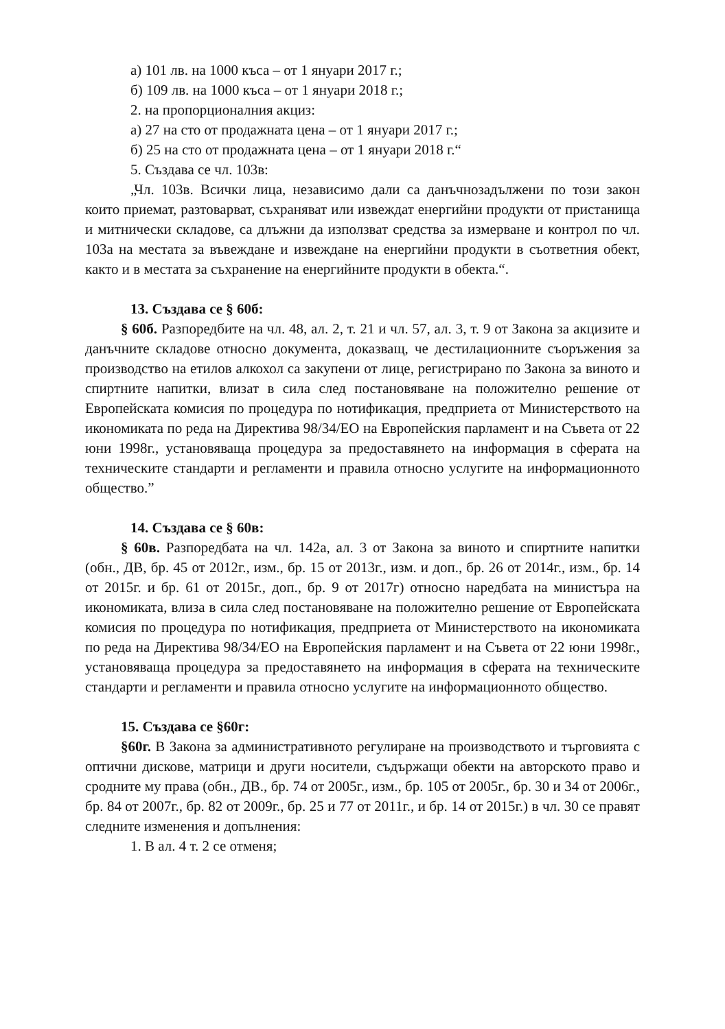а) 101 лв. на 1000 къса – от 1 януари 2017 г.;
б) 109 лв. на 1000 къса – от 1 януари 2018 г.;
2. на пропорционалния акциз:
а) 27 на сто от продажната цена – от 1 януари 2017 г.;
б) 25 на сто от продажната цена – от 1 януари 2018 г.“
5. Създава се чл. 103в:
„Чл. 103в. Всички лица, независимо дали са данъчнозадължени по този закон които приемат, разтоварват, съхраняват или извеждат енергийни продукти от пристанища и митнически складове, са длъжни да използват средства за измерване и контрол по чл. 103а на местата за въвеждане и извеждане на енергийни продукти в съответния обект, както и в местата за съхранение на енергийните продукти в обекта.“.
13. Създава се § 60б:
§ 60б. Разпоредбите на чл. 48, ал. 2, т. 21 и чл. 57, ал. 3, т. 9 от Закона за акцизите и данъчните складове относно документа, доказващ, че дестилационните съоръжения за производство на етилов алкохол са закупени от лице, регистрирано по Закона за виното и спиртните напитки, влизат в сила след постановяване на положително решение от Европейската комисия по процедура по нотификация, предприета от Министерството на икономиката по реда на Директива 98/34/ЕО на Европейския парламент и на Съвета от 22 юни 1998г., установяваща процедура за предоставянето на информация в сферата на техническите стандарти и регламенти и правила относно услугите на информационното общество.”
14. Създава се § 60в:
§ 60в. Разпоредбата на чл. 142а, ал. 3 от Закона за виното и спиртните напитки (обн., ДВ, бр. 45 от 2012г., изм., бр. 15 от 2013г., изм. и доп., бр. 26 от 2014г., изм., бр. 14 от 2015г. и бр. 61 от 2015г., доп., бр. 9 от 2017г) относно наредбата на министъра на икономиката, влиза в сила след постановяване на положително решение от Европейската комисия по процедура по нотификация, предприета от Министерството на икономиката по реда на Директива 98/34/ЕО на Европейския парламент и на Съвета от 22 юни 1998г., установяваща процедура за предоставянето на информация в сферата на техническите стандарти и регламенти и правила относно услугите на информационното общество.
15. Създава се §60г:
§60г. В Закона за административното регулиране на производството и търговията с оптични дискове, матрици и други носители, съдържащи обекти на авторското право и сродните му права (обн., ДВ., бр. 74 от 2005г., изм., бр. 105 от 2005г., бр. 30 и 34 от 2006г., бр. 84 от 2007г., бр. 82 от 2009г., бр. 25 и 77 от 2011г., и бр. 14 от 2015г.) в чл. 30 се правят следните изменения и допълнения:
1. В ал. 4 т. 2 се отменя;